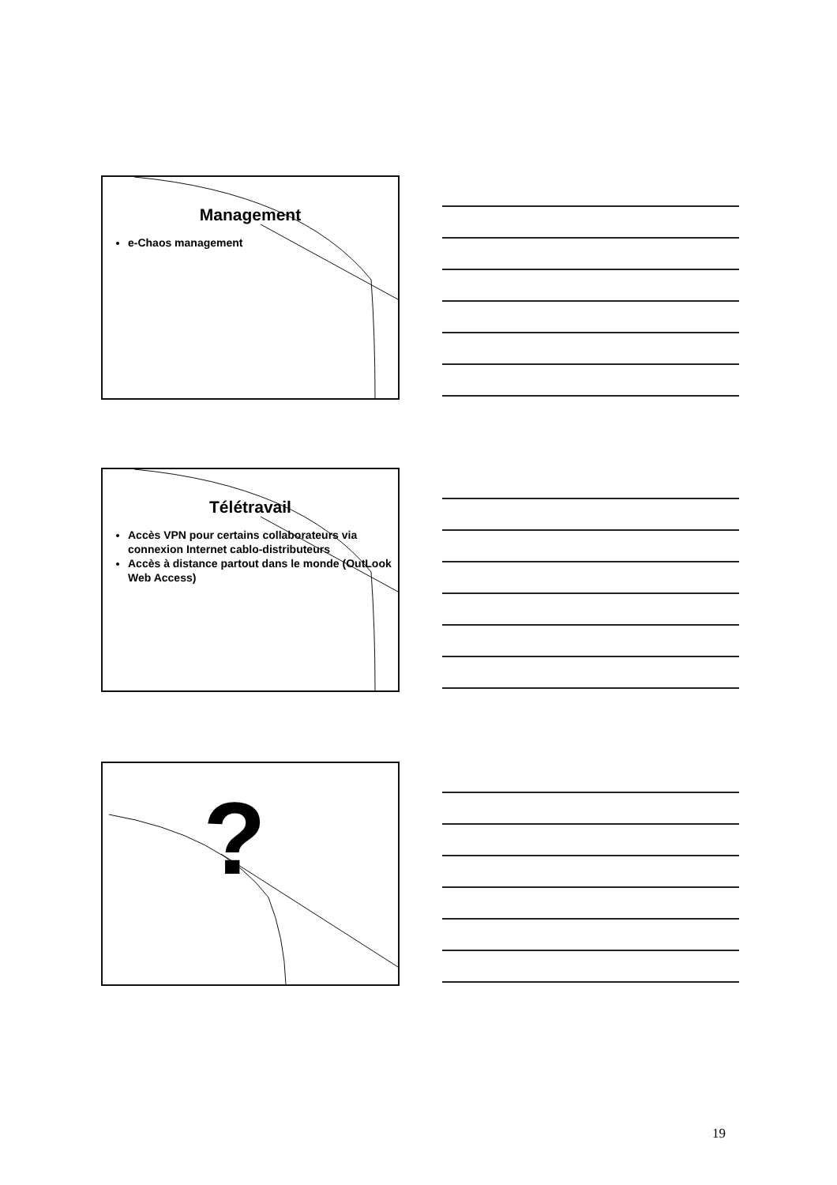Management
e-Chaos management
Télétravail
Accès VPN pour certains collaborateurs via connexion Internet cablo-distributeurs
Accès à distance partout dans le monde (OutLook Web Access)
?
19